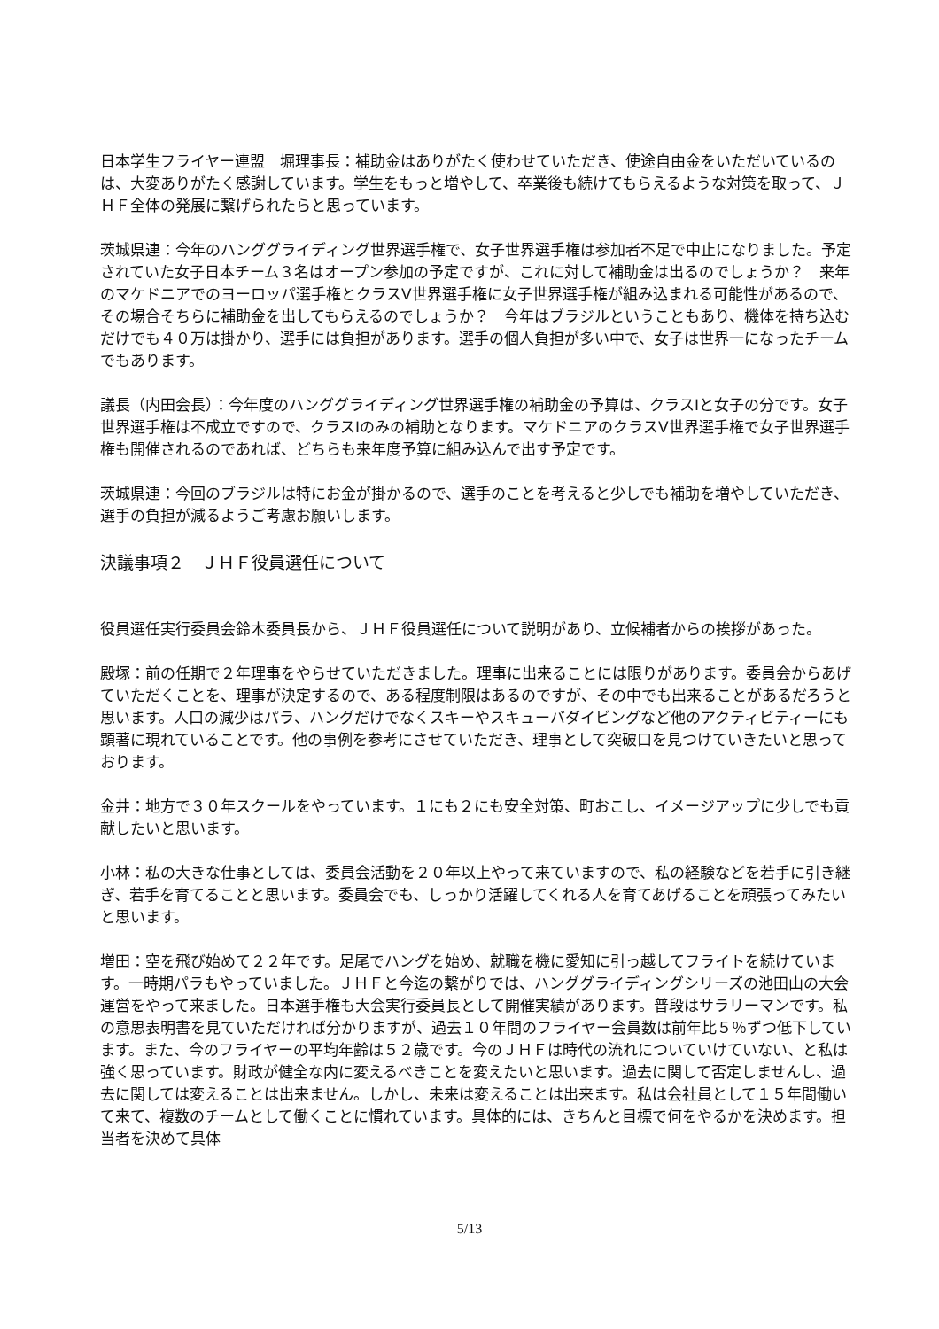日本学生フライヤー連盟　堀理事長：補助金はありがたく使わせていただき、使途自由金をいただいているのは、大変ありがたく感謝しています。学生をもっと増やして、卒業後も続けてもらえるような対策を取って、ＪＨＦ全体の発展に繋げられたらと思っています。
茨城県連：今年のハンググライディング世界選手権で、女子世界選手権は参加者不足で中止になりました。予定されていた女子日本チーム３名はオープン参加の予定ですが、これに対して補助金は出るのでしょうか？　来年のマケドニアでのヨーロッパ選手権とクラスⅤ世界選手権に女子世界選手権が組み込まれる可能性があるので、その場合そちらに補助金を出してもらえるのでしょうか？　今年はブラジルということもあり、機体を持ち込むだけでも４０万は掛かり、選手には負担があります。選手の個人負担が多い中で、女子は世界一になったチームでもあります。
議長（内田会長）：今年度のハンググライディング世界選手権の補助金の予算は、クラスⅠと女子の分です。女子世界選手権は不成立ですので、クラスⅠのみの補助となります。マケドニアのクラスⅤ世界選手権で女子世界選手権も開催されるのであれば、どちらも来年度予算に組み込んで出す予定です。
茨城県連：今回のブラジルは特にお金が掛かるので、選手のことを考えると少しでも補助を増やしていただき、選手の負担が減るようご考慮お願いします。
決議事項２　ＪＨＦ役員選任について
役員選任実行委員会鈴木委員長から、ＪＨＦ役員選任について説明があり、立候補者からの挨拶があった。
殿塚：前の任期で２年理事をやらせていただきました。理事に出来ることには限りがあります。委員会からあげていただくことを、理事が決定するので、ある程度制限はあるのですが、その中でも出来ることがあるだろうと思います。人口の減少はパラ、ハングだけでなくスキーやスキューバダイビングなど他のアクティビティーにも顕著に現れていることです。他の事例を参考にさせていただき、理事として突破口を見つけていきたいと思っております。
金井：地方で３０年スクールをやっています。１にも２にも安全対策、町おこし、イメージアップに少しでも貢献したいと思います。
小林：私の大きな仕事としては、委員会活動を２０年以上やって来ていますので、私の経験などを若手に引き継ぎ、若手を育てることと思います。委員会でも、しっかり活躍してくれる人を育てあげることを頑張ってみたいと思います。
増田：空を飛び始めて２２年です。足尾でハングを始め、就職を機に愛知に引っ越してフライトを続けています。一時期パラもやっていました。ＪＨＦと今迄の繋がりでは、ハンググライディングシリーズの池田山の大会運営をやって来ました。日本選手権も大会実行委員長として開催実績があります。普段はサラリーマンです。私の意思表明書を見ていただければ分かりますが、過去１０年間のフライヤー会員数は前年比５％ずつ低下しています。また、今のフライヤーの平均年齢は５２歳です。今のＪＨＦは時代の流れについていけていない、と私は強く思っています。財政が健全な内に変えるべきことを変えたいと思います。過去に関して否定しませんし、過去に関しては変えることは出来ません。しかし、未来は変えることは出来ます。私は会社員として１５年間働いて来て、複数のチームとして働くことに慣れています。具体的には、きちんと目標で何をやるかを決めます。担当者を決めて具体
5/13